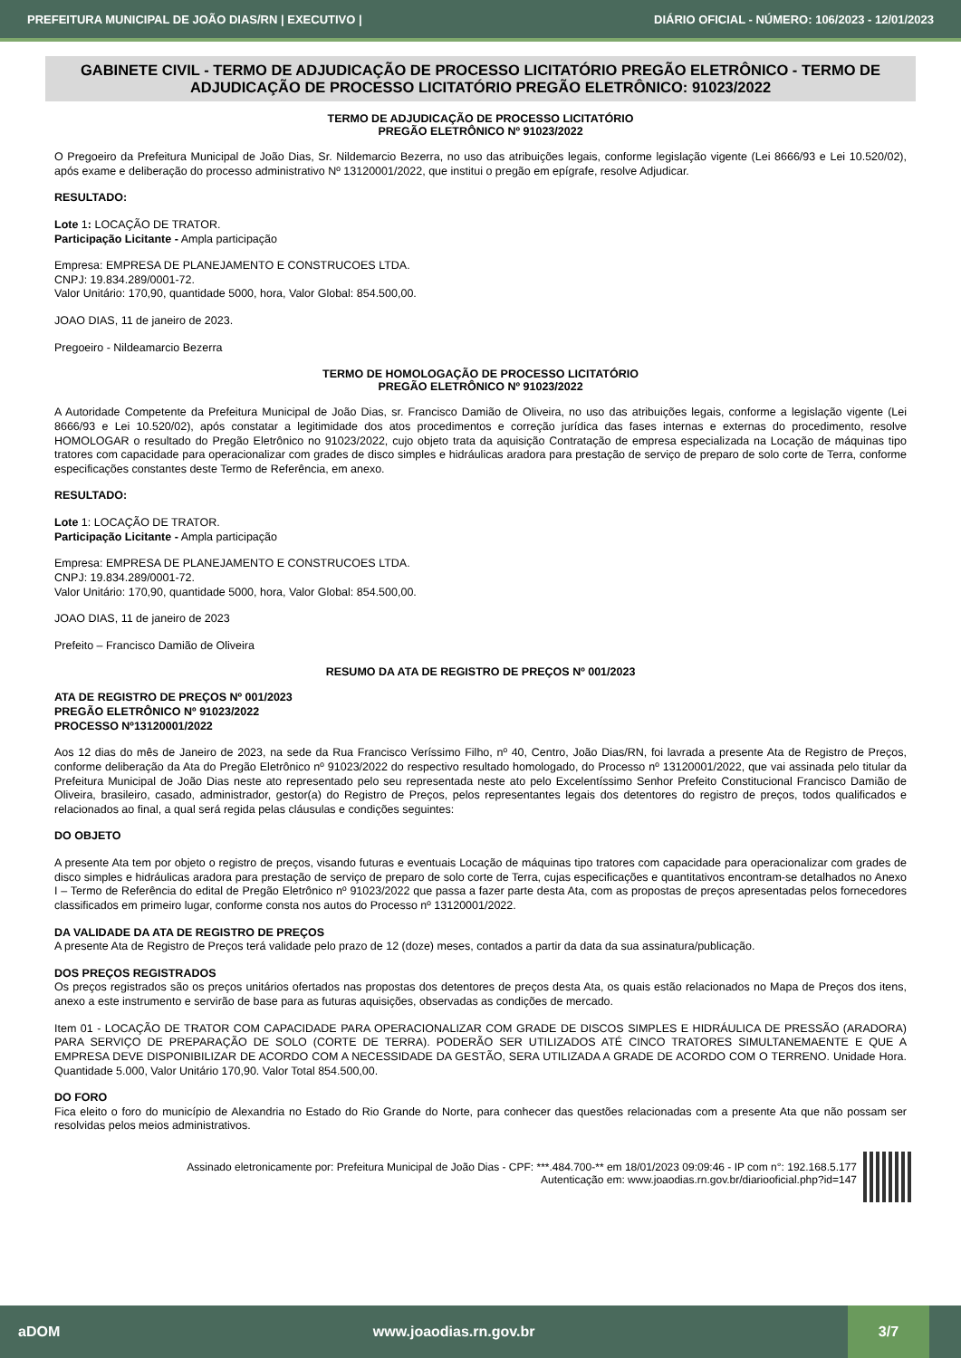PREFEITURA MUNICIPAL DE JOÃO DIAS/RN | EXECUTIVO | DIÁRIO OFICIAL - NÚMERO: 106/2023 - 12/01/2023
GABINETE CIVIL - TERMO DE ADJUDICAÇÃO DE PROCESSO LICITATÓRIO PREGÃO ELETRÔNICO - TERMO DE ADJUDICAÇÃO DE PROCESSO LICITATÓRIO PREGÃO ELETRÔNICO: 91023/2022
TERMO DE ADJUDICAÇÃO DE PROCESSO LICITATÓRIO
PREGÃO ELETRÔNICO Nº 91023/2022
O Pregoeiro da Prefeitura Municipal de João Dias, Sr. Nildemarcio Bezerra, no uso das atribuições legais, conforme legislação vigente (Lei 8666/93 e Lei 10.520/02), após exame e deliberação do processo administrativo Nº 13120001/2022, que institui o pregão em epígrafe, resolve Adjudicar.
RESULTADO:
Lote 1: LOCAÇÃO DE TRATOR.
Participação Licitante - Ampla participação
Empresa: EMPRESA DE PLANEJAMENTO E CONSTRUCOES LTDA.
CNPJ: 19.834.289/0001-72.
Valor Unitário: 170,90, quantidade 5000, hora, Valor Global: 854.500,00.
JOAO DIAS, 11 de janeiro de 2023.
Pregoeiro - Nildeamarcio Bezerra
TERMO DE HOMOLOGAÇÃO DE PROCESSO LICITATÓRIO
PREGÃO ELETRÔNICO Nº 91023/2022
A Autoridade Competente da Prefeitura Municipal de João Dias, sr. Francisco Damião de Oliveira, no uso das atribuições legais, conforme a legislação vigente (Lei 8666/93 e Lei 10.520/02), após constatar a legitimidade dos atos procedimentos e correção jurídica das fases internas e externas do procedimento, resolve HOMOLOGAR o resultado do Pregão Eletrônico no 91023/2022, cujo objeto trata da aquisição Contratação de empresa especializada na Locação de máquinas tipo tratores com capacidade para operacionalizar com grades de disco simples e hidráulicas aradora para prestação de serviço de preparo de solo corte de Terra, conforme especificações constantes deste Termo de Referência, em anexo.
RESULTADO:
Lote 1: LOCAÇÃO DE TRATOR.
Participação Licitante - Ampla participação
Empresa: EMPRESA DE PLANEJAMENTO E CONSTRUCOES LTDA.
CNPJ: 19.834.289/0001-72.
Valor Unitário: 170,90, quantidade 5000, hora, Valor Global: 854.500,00.
JOAO DIAS, 11 de janeiro de 2023
Prefeito – Francisco Damião de Oliveira
RESUMO DA ATA DE REGISTRO DE PREÇOS Nº 001/2023
ATA DE REGISTRO DE PREÇOS Nº 001/2023
PREGÃO ELETRÔNICO Nº 91023/2022
PROCESSO Nº13120001/2022
Aos 12 dias do mês de Janeiro de 2023, na sede da Rua Francisco Veríssimo Filho, nº 40, Centro, João Dias/RN, foi lavrada a presente Ata de Registro de Preços, conforme deliberação da Ata do Pregão Eletrônico nº 91023/2022 do respectivo resultado homologado, do Processo nº 13120001/2022, que vai assinada pelo titular da Prefeitura Municipal de João Dias neste ato representado pelo seu representada neste ato pelo Excelentíssimo Senhor Prefeito Constitucional Francisco Damião de Oliveira, brasileiro, casado, administrador, gestor(a) do Registro de Preços, pelos representantes legais dos detentores do registro de preços, todos qualificados e relacionados ao final, a qual será regida pelas cláusulas e condições seguintes:
DO OBJETO
A presente Ata tem por objeto o registro de preços, visando futuras e eventuais Locação de máquinas tipo tratores com capacidade para operacionalizar com grades de disco simples e hidráulicas aradora para prestação de serviço de preparo de solo corte de Terra, cujas especificações e quantitativos encontram-se detalhados no Anexo I – Termo de Referência do edital de Pregão Eletrônico nº 91023/2022 que passa a fazer parte desta Ata, com as propostas de preços apresentadas pelos fornecedores classificados em primeiro lugar, conforme consta nos autos do Processo nº 13120001/2022.
DA VALIDADE DA ATA DE REGISTRO DE PREÇOS
A presente Ata de Registro de Preços terá validade pelo prazo de 12 (doze) meses, contados a partir da data da sua assinatura/publicação.
DOS PREÇOS REGISTRADOS
Os preços registrados são os preços unitários ofertados nas propostas dos detentores de preços desta Ata, os quais estão relacionados no Mapa de Preços dos itens, anexo a este instrumento e servirão de base para as futuras aquisições, observadas as condições de mercado.
Item 01 - LOCAÇÃO DE TRATOR COM CAPACIDADE PARA OPERACIONALIZAR COM GRADE DE DISCOS SIMPLES E HIDRÁULICA DE PRESSÃO (ARADORA) PARA SERVIÇO DE PREPARAÇÃO DE SOLO (CORTE DE TERRA). PODERÃO SER UTILIZADOS ATÉ CINCO TRATORES SIMULTANEMAENTE E QUE A EMPRESA DEVE DISPONIBILIZAR DE ACORDO COM A NECESSIDADE DA GESTÃO, SERA UTILIZADA A GRADE DE ACORDO COM O TERRENO. Unidade Hora. Quantidade 5.000, Valor Unitário 170,90. Valor Total 854.500,00.
DO FORO
Fica eleito o foro do município de Alexandria no Estado do Rio Grande do Norte, para conhecer das questões relacionadas com a presente Ata que não possam ser resolvidas pelos meios administrativos.
Assinado eletronicamente por: Prefeitura Municipal de João Dias - CPF: ***.484.700-** em 18/01/2023 09:09:46 - IP com n°: 192.168.5.177
Autenticação em: www.joaodias.rn.gov.br/diariooficial.php?id=147
aDOM www.joaodias.rn.gov.br 3/7